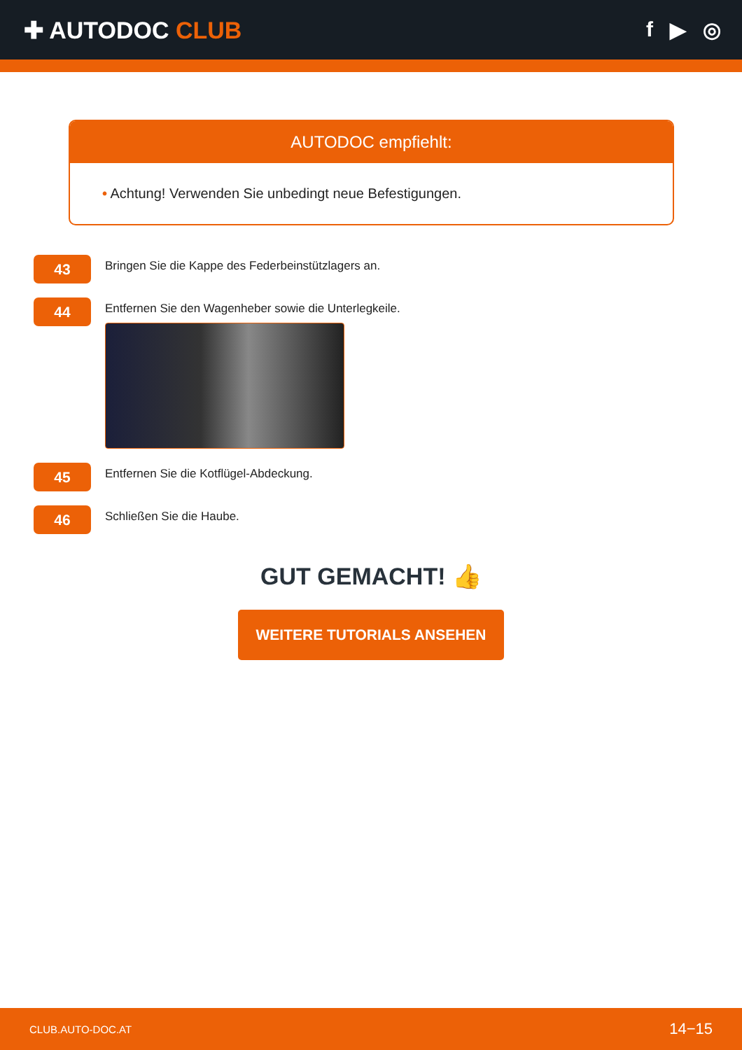✚ AUTODOC CLUB f ▶ ◎
AUTODOC empfiehlt:
• Achtung! Verwenden Sie unbedingt neue Befestigungen.
43
Bringen Sie die Kappe des Federbeinstützlagers an.
44
Entfernen Sie den Wagenheber sowie die Unterlegkeile.
45
Entfernen Sie die Kotflügel-Abdeckung.
46
Schließen Sie die Haube.
GUT GEMACHT! 👍
WEITERE TUTORIALS ANSEHEN
CLUB.AUTO-DOC.AT 14−15